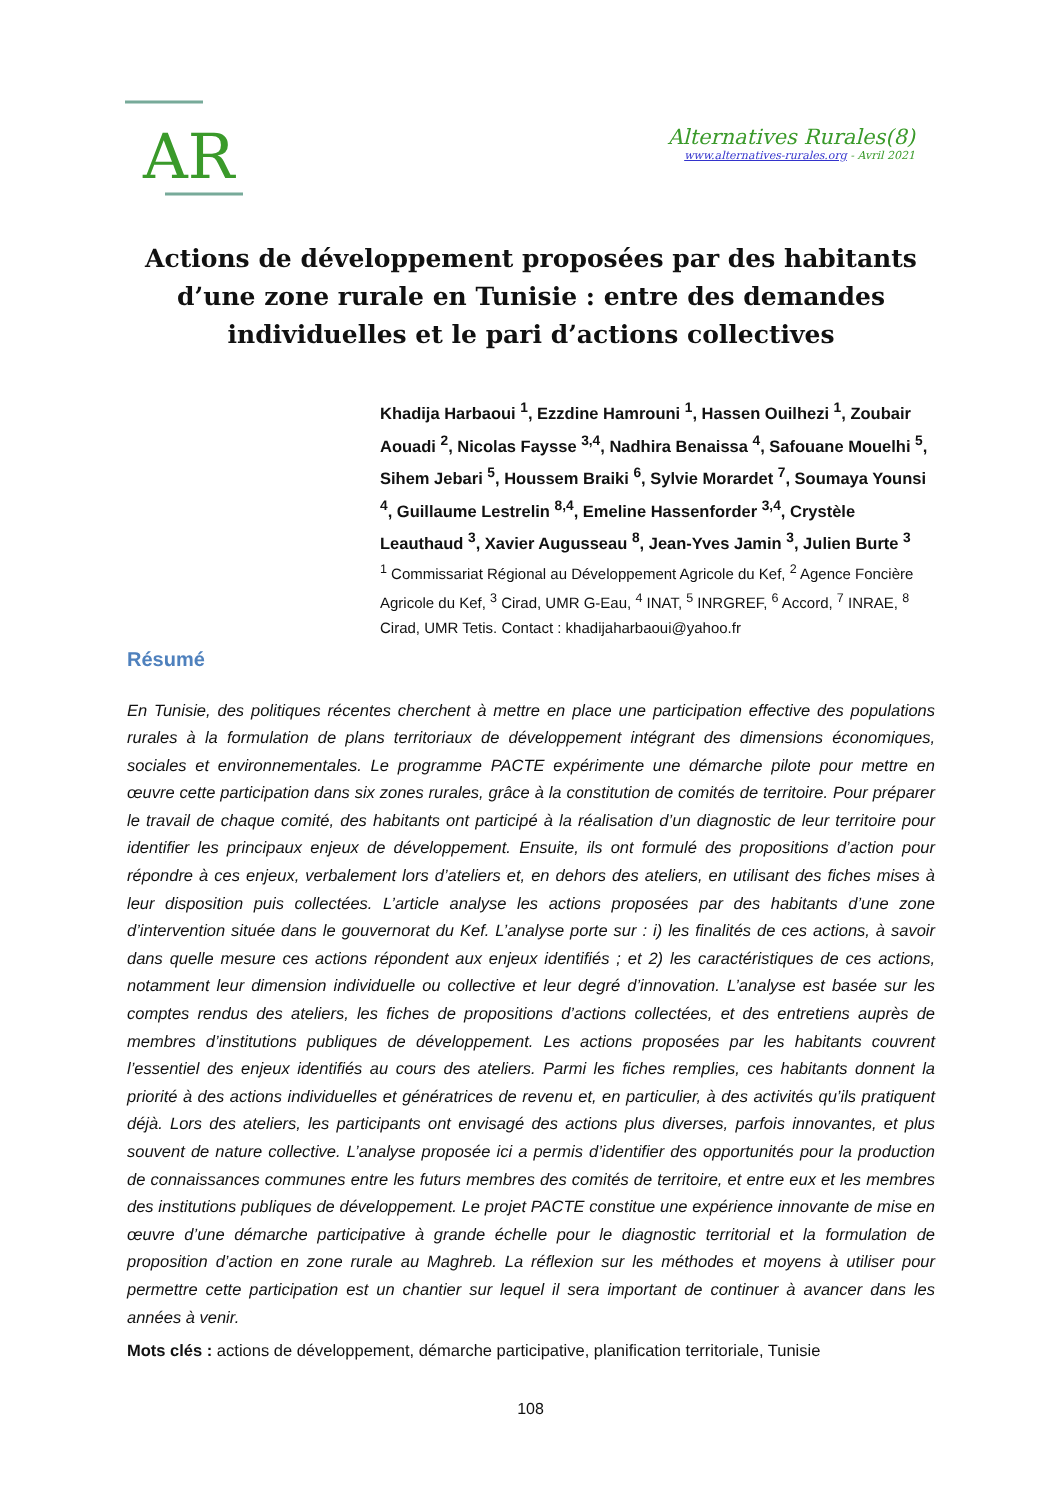AR
Alternatives Rurales(8)
www.alternatives-rurales.org - Avril 2021
Actions de développement proposées par des habitants d’une zone rurale en Tunisie : entre des demandes individuelles et le pari d’actions collectives
Khadija Harbaoui <sup>1</sup>, Ezzdine Hamrouni <sup>1</sup>, Hassen Ouilhezi <sup>1</sup>, Zoubair Aouadi <sup>2</sup>, Nicolas Faysse <sup>3,4</sup>, Nadhira Benaissa <sup>4</sup>, Safouane Mouelhi <sup>5</sup>, Sihem Jebari <sup>5</sup>, Houssem Braiki <sup>6</sup>, Sylvie Morardet <sup>7</sup>, Soumaya Younsi <sup>4</sup>, Guillaume Lestrelin <sup>8,4</sup>, Emeline Hassenforder <sup>3,4</sup>, Crystèle Leauthaud <sup>3</sup>, Xavier Augusseau <sup>8</sup>, Jean-Yves Jamin <sup>3</sup>, Julien Burte <sup>3</sup>
<sup>1</sup> Commissariat Régional au Développement Agricole du Kef, <sup>2</sup> Agence Foncière Agricole du Kef, <sup>3</sup> Cirad, UMR G-Eau, <sup>4</sup> INAT, <sup>5</sup> INRGREF, <sup>6</sup> Accord, <sup>7</sup> INRAE, <sup>8</sup> Cirad, UMR Tetis. Contact : khadijaharbaoui@yahoo.fr
Résumé
En Tunisie, des politiques récentes cherchent à mettre en place une participation effective des populations rurales à la formulation de plans territoriaux de développement intégrant des dimensions économiques, sociales et environnementales. Le programme PACTE expérimente une démarche pilote pour mettre en œuvre cette participation dans six zones rurales, grâce à la constitution de comités de territoire. Pour préparer le travail de chaque comité, des habitants ont participé à la réalisation d’un diagnostic de leur territoire pour identifier les principaux enjeux de développement. Ensuite, ils ont formulé des propositions d’action pour répondre à ces enjeux, verbalement lors d’ateliers et, en dehors des ateliers, en utilisant des fiches mises à leur disposition puis collectées. L’article analyse les actions proposées par des habitants d’une zone d’intervention située dans le gouvernorat du Kef. L’analyse porte sur : i) les finalités de ces actions, à savoir dans quelle mesure ces actions répondent aux enjeux identifiés ; et 2) les caractéristiques de ces actions, notamment leur dimension individuelle ou collective et leur degré d’innovation. L’analyse est basée sur les comptes rendus des ateliers, les fiches de propositions d’actions collectées, et des entretiens auprès de membres d’institutions publiques de développement. Les actions proposées par les habitants couvrent l’essentiel des enjeux identifiés au cours des ateliers. Parmi les fiches remplies, ces habitants donnent la priorité à des actions individuelles et génératrices de revenu et, en particulier, à des activités qu’ils pratiquent déjà. Lors des ateliers, les participants ont envisagé des actions plus diverses, parfois innovantes, et plus souvent de nature collective. L’analyse proposée ici a permis d’identifier des opportunités pour la production de connaissances communes entre les futurs membres des comités de territoire, et entre eux et les membres des institutions publiques de développement. Le projet PACTE constitue une expérience innovante de mise en œuvre d’une démarche participative à grande échelle pour le diagnostic territorial et la formulation de proposition d’action en zone rurale au Maghreb. La réflexion sur les méthodes et moyens à utiliser pour permettre cette participation est un chantier sur lequel il sera important de continuer à avancer dans les années à venir.
Mots clés : actions de développement, démarche participative, planification territoriale, Tunisie
108